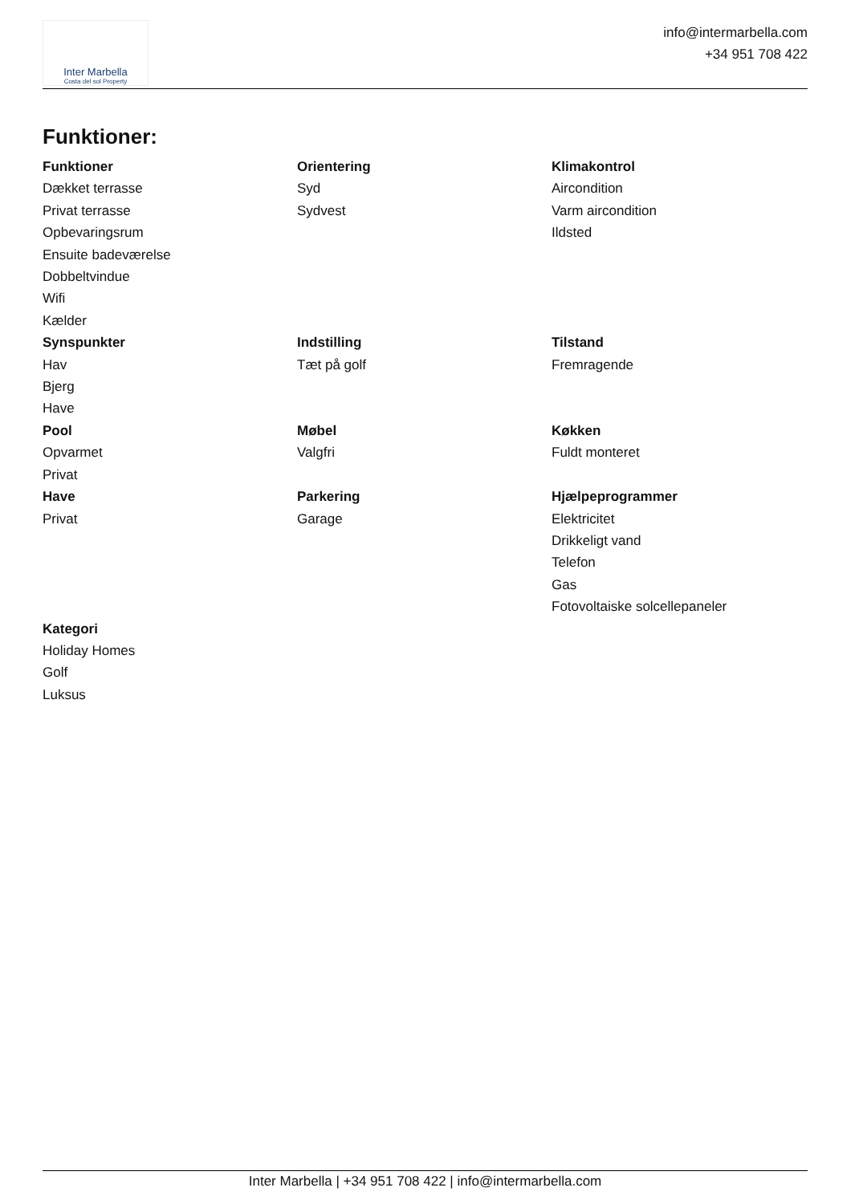Inter Marbella
Costa del sol Property
info@intermarbella.com
+34 951 708 422
Funktioner:
Funktioner
Dækket terrasse
Privat terrasse
Opbevaringsrum
Ensuite badeværelse
Dobbeltvindue
Wifi
Kælder
Orientering
Syd
Sydvest
Klimakontrol
Aircondition
Varm aircondition
Ildsted
Synspunkter
Hav
Bjerg
Have
Indstilling
Tæt på golf
Tilstand
Fremragende
Pool
Opvarmet
Privat
Møbel
Valgfri
Køkken
Fuldt monteret
Have
Privat
Parkering
Garage
Hjælpeprogrammer
Elektricitet
Drikkeligt vand
Telefon
Gas
Fotovoltaiske solcellepaneler
Kategori
Holiday Homes
Golf
Luksus
Inter Marbella | +34 951 708 422 | info@intermarbella.com